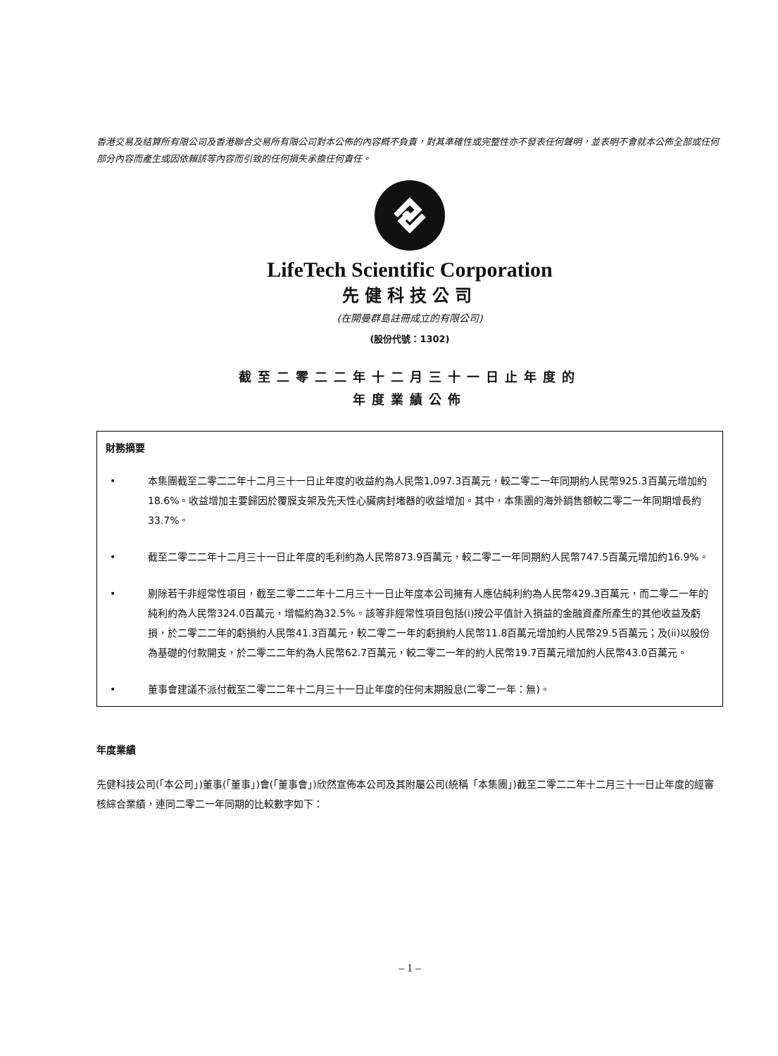香港交易及結算所有限公司及香港聯合交易所有限公司對本公佈的內容概不負責，對其準確性或完整性亦不發表任何聲明，並表明不會就本公佈全部或任何部分內容而產生或因依賴該等內容而引致的任何損失承擔任何責任。
LifeTech Scientific Corporation
先健科技公司
(在開曼群島註冊成立的有限公司)
(股份代號：1302)
截至二零二二年十二月三十一日止年度的
年度業績公佈
財務摘要
• 本集團截至二零二二年十二月三十一日止年度的收益約為人民幣1,097.3百萬元，較二零二一年同期約人民幣925.3百萬元增加約18.6%。收益增加主要歸因於覆膜支架及先天性心臟病封堵器的收益增加。其中，本集團的海外銷售額較二零二一年同期增長約33.7%。
• 截至二零二二年十二月三十一日止年度的毛利約為人民幣873.9百萬元，較二零二一年同期約人民幣747.5百萬元增加約16.9%。
• 剔除若干非經常性項目，截至二零二二年十二月三十一日止年度本公司擁有人應佔純利約為人民幣429.3百萬元，而二零二一年的純利約為人民幣324.0百萬元，增幅約為32.5%。該等非經常性項目包括(i)按公平值計入損益的金融資產所產生的其他收益及虧損，於二零二二年的虧損約人民幣41.3百萬元，較二零二一年的虧損約人民幣11.8百萬元增加約人民幣29.5百萬元；及(ii)以股份為基礎的付款開支，於二零二二年約為人民幣62.7百萬元，較二零二一年的約人民幣19.7百萬元增加約人民幣43.0百萬元。
• 董事會建議不派付截至二零二二年十二月三十一日止年度的任何末期股息(二零二一年：無)。
年度業績
先健科技公司(「本公司」)董事(「董事」)會(「董事會」)欣然宣佈本公司及其附屬公司(統稱「本集團」)截至二零二二年十二月三十一日止年度的經審核綜合業績，連同二零二一年同期的比較數字如下：
– 1 –